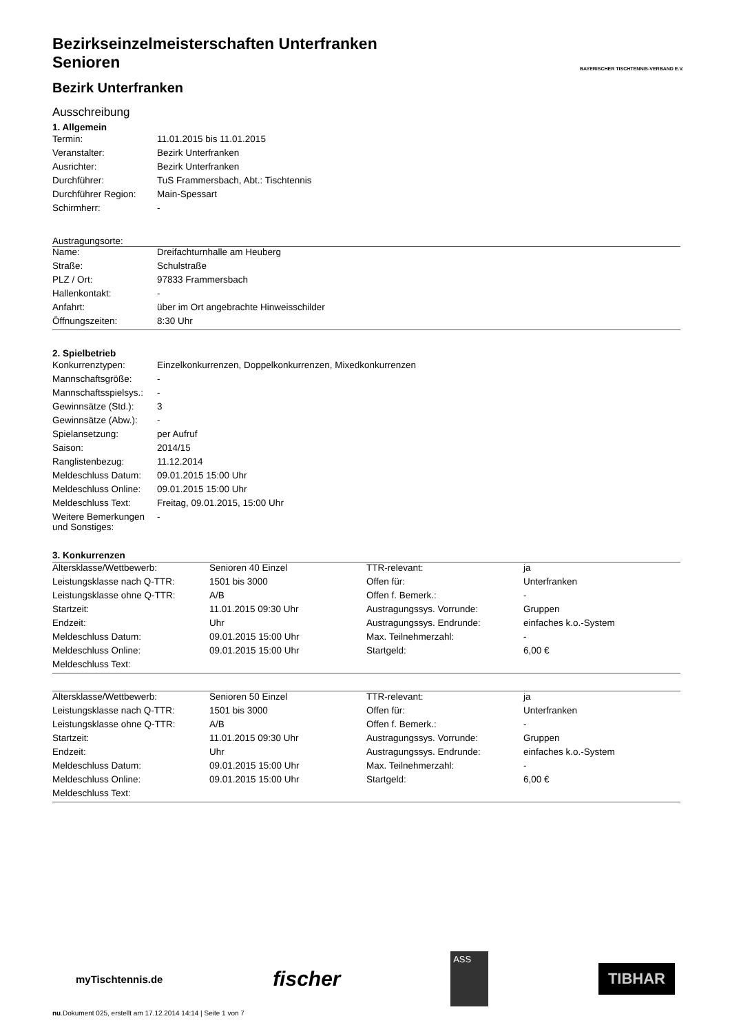BAYERISCHER TISCHTENNIS-VERBAND E.V.
Bezirkseinzelmeisterschaften Unterfranken
Senioren
Bezirk Unterfranken
Ausschreibung
1. Allgemein
| Termin: | 11.01.2015 bis 11.01.2015 |
| Veranstalter: | Bezirk Unterfranken |
| Ausrichter: | Bezirk Unterfranken |
| Durchführer: | TuS Frammersbach, Abt.: Tischtennis |
| Durchführer Region: | Main-Spessart |
| Schirmherr: | - |
Austragungsorte:
| Name: | Dreifachturnhalle am Heuberg |
| Straße: | Schulstraße |
| PLZ / Ort: | 97833 Frammersbach |
| Hallenkontakt: | - |
| Anfahrt: | über im Ort angebrachte Hinweisschilder |
| Öffnungszeiten: | 8:30 Uhr |
2. Spielbetrieb
| Konkurrenztypen: | Einzelkonkurrenzen, Doppelkonkurrenzen, Mixedkonkurrenzen |
| Mannschaftsgröße: | - |
| Mannschaftsspielsys.: | - |
| Gewinnsätze (Std.): | 3 |
| Gewinnsätze (Abw.): | - |
| Spielansetzung: | per Aufruf |
| Saison: | 2014/15 |
| Ranglistenbezug: | 11.12.2014 |
| Meldeschluss Datum: | 09.01.2015 15:00 Uhr |
| Meldeschluss Online: | 09.01.2015 15:00 Uhr |
| Meldeschluss Text: | Freitag, 09.01.2015, 15:00 Uhr |
| Weitere Bemerkungen und Sonstiges: | - |
3. Konkurrenzen
| Altersklasse/Wettbewerb: | Senioren 40 Einzel | TTR-relevant: | ja |
| Leistungsklasse nach Q-TTR: | 1501 bis 3000 | Offen für: | Unterfranken |
| Leistungsklasse ohne Q-TTR: | A/B | Offen f. Bemerk.: | - |
| Startzeit: | 11.01.2015 09:30 Uhr | Austragungssys. Vorrunde: | Gruppen |
| Endzeit: | Uhr | Austragungssys. Endrunde: | einfaches k.o.-System |
| Meldeschluss Datum: | 09.01.2015 15:00 Uhr | Max. Teilnehmerzahl: | - |
| Meldeschluss Online: | 09.01.2015 15:00 Uhr | Startgeld: | 6,00 € |
| Meldeschluss Text: | | | |
| Altersklasse/Wettbewerb: | Senioren 50 Einzel | TTR-relevant: | ja |
| Leistungsklasse nach Q-TTR: | 1501 bis 3000 | Offen für: | Unterfranken |
| Leistungsklasse ohne Q-TTR: | A/B | Offen f. Bemerk.: | - |
| Startzeit: | 11.01.2015 09:30 Uhr | Austragungssys. Vorrunde: | Gruppen |
| Endzeit: | Uhr | Austragungssys. Endrunde: | einfaches k.o.-System |
| Meldeschluss Datum: | 09.01.2015 15:00 Uhr | Max. Teilnehmerzahl: | - |
| Meldeschluss Online: | 09.01.2015 15:00 Uhr | Startgeld: | 6,00 € |
| Meldeschluss Text: | | | |
myTischtennis.de
fischer
ASS
TIBHAR
nu.Dokument 025, erstellt am 17.12.2014 14:14 | Seite 1 von 7